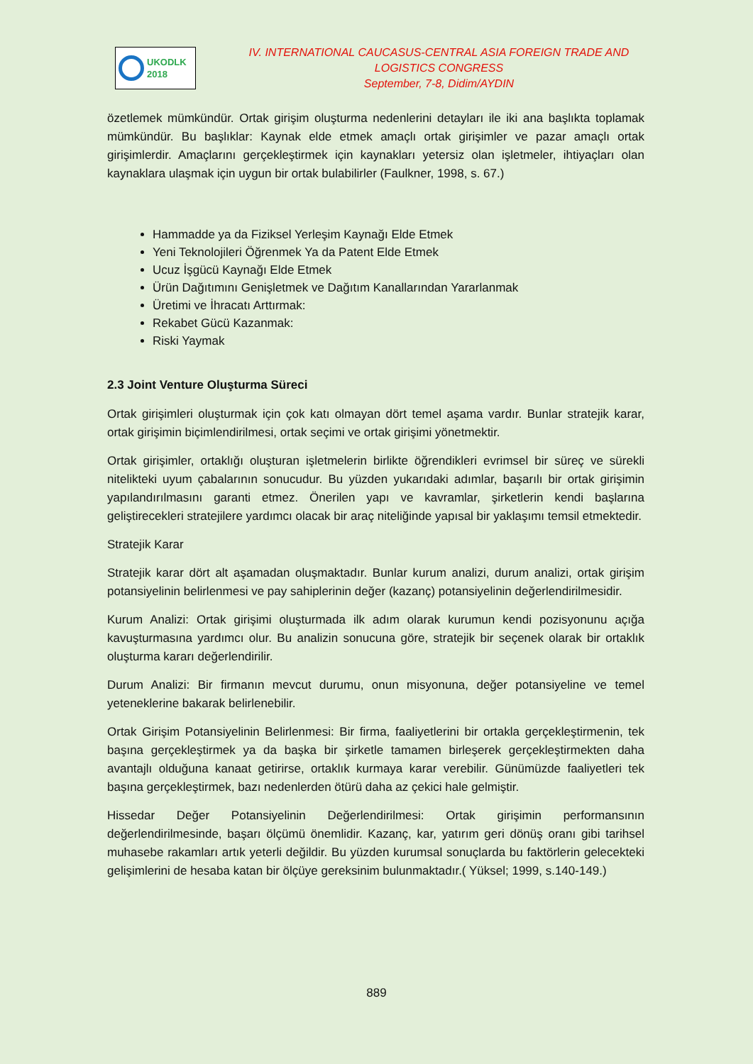UKODLK
2018
IV. INTERNATIONAL CAUCASUS-CENTRAL ASIA FOREIGN TRADE AND LOGISTICS CONGRESS
September, 7-8, Didim/AYDIN
özetlemek mümkündür. Ortak girişim oluşturma nedenlerini detayları ile iki ana başlıkta toplamak mümkündür. Bu başlıklar: Kaynak elde etmek amaçlı ortak girişimler ve pazar amaçlı ortak girişimlerdir. Amaçlarını gerçekleştirmek için kaynakları yetersiz olan işletmeler, ihtiyaçları olan kaynaklara ulaşmak için uygun bir ortak bulabilirler (Faulkner, 1998, s. 67.)
Hammadde ya da Fiziksel Yerleşim Kaynağı Elde Etmek
Yeni Teknolojileri Öğrenmek Ya da Patent Elde Etmek
Ucuz İşgücü Kaynağı Elde Etmek
Ürün Dağıtımını Genişletmek ve Dağıtım Kanallarından Yararlanmak
Üretimi ve İhracatı Arttırmak:
Rekabet Gücü Kazanmak:
Riski Yaymak
2.3 Joint Venture Oluşturma Süreci
Ortak girişimleri oluşturmak için çok katı olmayan dört temel aşama vardır. Bunlar stratejik karar, ortak girişimin biçimlendirilmesi, ortak seçimi ve ortak girişimi yönetmektir.
Ortak girişimler, ortaklığı oluşturan işletmelerin birlikte öğrendikleri evrimsel bir süreç ve sürekli nitelikteki uyum çabalarının sonucudur. Bu yüzden yukarıdaki adımlar, başarılı bir ortak girişimin yapılandırılmasını garanti etmez. Önerilen yapı ve kavramlar, şirketlerin kendi başlarına geliştirecekleri stratejilere yardımcı olacak bir araç niteliğinde yapısal bir yaklaşımı temsil etmektedir.
Stratejik Karar
Stratejik karar dört alt aşamadan oluşmaktadır. Bunlar kurum analizi, durum analizi, ortak girişim potansiyelinin belirlenmesi ve pay sahiplerinin değer (kazanç) potansiyelinin değerlendirilmesidir.
Kurum Analizi: Ortak girişimi oluşturmada ilk adım olarak kurumun kendi pozisyonunu açığa kavuşturmasına yardımcı olur. Bu analizin sonucuna göre, stratejik bir seçenek olarak bir ortaklık oluşturma kararı değerlendirilir.
Durum Analizi: Bir firmanın mevcut durumu, onun misyonuna, değer potansiyeline ve temel yeteneklerine bakarak belirlenebilir.
Ortak Girişim Potansiyelinin Belirlenmesi: Bir firma, faaliyetlerini bir ortakla gerçekleştirmenin, tek başına gerçekleştirmek ya da başka bir şirketle tamamen birleşerek gerçekleştirmekten daha avantajlı olduğuna kanaat getirirse, ortaklık kurmaya karar verebilir. Günümüzde faaliyetleri tek başına gerçekleştirmek, bazı nedenlerden ötürü daha az çekici hale gelmiştir.
Hissedar Değer Potansiyelinin Değerlendirilmesi: Ortak girişimin performansının değerlendirilmesinde, başarı ölçümü önemlidir. Kazanç, kar, yatırım geri dönüş oranı gibi tarihsel muhasebe rakamları artık yeterli değildir. Bu yüzden kurumsal sonuçlarda bu faktörlerin gelecekteki gelişimlerini de hesaba katan bir ölçüye gereksinim bulunmaktadır.( Yüksel; 1999, s.140-149.)
889